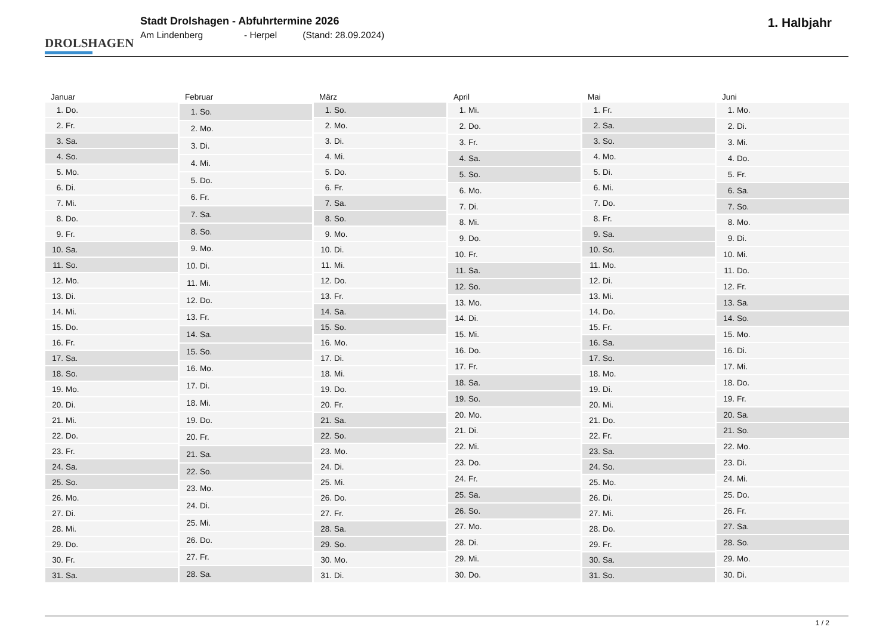DROLSHAGEN
Stadt Drolshagen - Abfuhrtermine 2026
Am Lindenberg - Herpel (Stand: 28.09.2024)
1. Halbjahr
| Januar | |
| --- | --- |
| 1. | Do. |
| 2. | Fr. |
| 3. | Sa. |
| 4. | So. |
| 5. | Mo. |
| 6. | Di. |
| 7. | Mi. |
| 8. | Do. |
| 9. | Fr. |
| 10. | Sa. |
| 11. | So. |
| 12. | Mo. |
| 13. | Di. |
| 14. | Mi. |
| 15. | Do. |
| 16. | Fr. |
| 17. | Sa. |
| 18. | So. |
| 19. | Mo. |
| 20. | Di. |
| 21. | Mi. |
| 22. | Do. |
| 23. | Fr. |
| 24. | Sa. |
| 25. | So. |
| 26. | Mo. |
| 27. | Di. |
| 28. | Mi. |
| 29. | Do. |
| 30. | Fr. |
| 31. | Sa. |
| Februar | |
| --- | --- |
| 1. | So. |
| 2. | Mo. |
| 3. | Di. |
| 4. | Mi. |
| 5. | Do. |
| 6. | Fr. |
| 7. | Sa. |
| 8. | So. |
| 9. | Mo. |
| 10. | Di. |
| 11. | Mi. |
| 12. | Do. |
| 13. | Fr. |
| 14. | Sa. |
| 15. | So. |
| 16. | Mo. |
| 17. | Di. |
| 18. | Mi. |
| 19. | Do. |
| 20. | Fr. |
| 21. | Sa. |
| 22. | So. |
| 23. | Mo. |
| 24. | Di. |
| 25. | Mi. |
| 26. | Do. |
| 27. | Fr. |
| 28. | Sa. |
| März | |
| --- | --- |
| 1. | So. |
| 2. | Mo. |
| 3. | Di. |
| 4. | Mi. |
| 5. | Do. |
| 6. | Fr. |
| 7. | Sa. |
| 8. | So. |
| 9. | Mo. |
| 10. | Di. |
| 11. | Mi. |
| 12. | Do. |
| 13. | Fr. |
| 14. | Sa. |
| 15. | So. |
| 16. | Mo. |
| 17. | Di. |
| 18. | Mi. |
| 19. | Do. |
| 20. | Fr. |
| 21. | Sa. |
| 22. | So. |
| 23. | Mo. |
| 24. | Di. |
| 25. | Mi. |
| 26. | Do. |
| 27. | Fr. |
| 28. | Sa. |
| 29. | So. |
| 30. | Mo. |
| 31. | Di. |
| April | |
| --- | --- |
| 1. | Mi. |
| 2. | Do. |
| 3. | Fr. |
| 4. | Sa. |
| 5. | So. |
| 6. | Mo. |
| 7. | Di. |
| 8. | Mi. |
| 9. | Do. |
| 10. | Fr. |
| 11. | Sa. |
| 12. | So. |
| 13. | Mo. |
| 14. | Di. |
| 15. | Mi. |
| 16. | Do. |
| 17. | Fr. |
| 18. | Sa. |
| 19. | So. |
| 20. | Mo. |
| 21. | Di. |
| 22. | Mi. |
| 23. | Do. |
| 24. | Fr. |
| 25. | Sa. |
| 26. | So. |
| 27. | Mo. |
| 28. | Di. |
| 29. | Mi. |
| 30. | Do. |
| Mai | |
| --- | --- |
| 1. | Fr. |
| 2. | Sa. |
| 3. | So. |
| 4. | Mo. |
| 5. | Di. |
| 6. | Mi. |
| 7. | Do. |
| 8. | Fr. |
| 9. | Sa. |
| 10. | So. |
| 11. | Mo. |
| 12. | Di. |
| 13. | Mi. |
| 14. | Do. |
| 15. | Fr. |
| 16. | Sa. |
| 17. | So. |
| 18. | Mo. |
| 19. | Di. |
| 20. | Mi. |
| 21. | Do. |
| 22. | Fr. |
| 23. | Sa. |
| 24. | So. |
| 25. | Mo. |
| 26. | Di. |
| 27. | Mi. |
| 28. | Do. |
| 29. | Fr. |
| 30. | Sa. |
| 31. | So. |
| Juni | |
| --- | --- |
| 1. | Mo. |
| 2. | Di. |
| 3. | Mi. |
| 4. | Do. |
| 5. | Fr. |
| 6. | Sa. |
| 7. | So. |
| 8. | Mo. |
| 9. | Di. |
| 10. | Mi. |
| 11. | Do. |
| 12. | Fr. |
| 13. | Sa. |
| 14. | So. |
| 15. | Mo. |
| 16. | Di. |
| 17. | Mi. |
| 18. | Do. |
| 19. | Fr. |
| 20. | Sa. |
| 21. | So. |
| 22. | Mo. |
| 23. | Di. |
| 24. | Mi. |
| 25. | Do. |
| 26. | Fr. |
| 27. | Sa. |
| 28. | So. |
| 29. | Mo. |
| 30. | Di. |
1 / 2